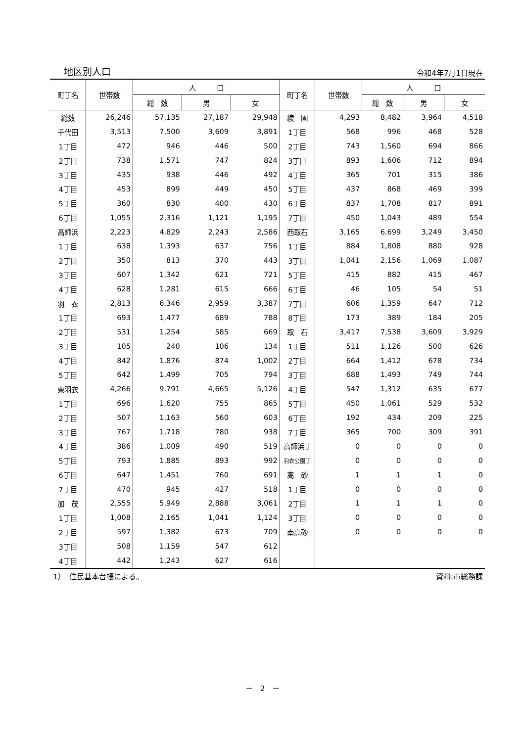地区別人口 令和4年7月1日現在
| 町丁名 | 世帯数 | 人 口 | | | 町丁名 | 世帯数 | 人 口 | | |
| --- | --- | --- | --- | --- | --- | --- | --- | --- | --- |
| | | 総 数 | 男 | 女 | | | 総 数 | 男 | 女 |
| 総数 | 26,246 | 57,135 | 27,187 | 29,948 | 綾 園 | 4,293 | 8,482 | 3,964 | 4,518 |
| 千代田 | 3,513 | 7,500 | 3,609 | 3,891 | 1丁目 | 568 | 996 | 468 | 528 |
| 1丁目 | 472 | 946 | 446 | 500 | 2丁目 | 743 | 1,560 | 694 | 866 |
| 2丁目 | 738 | 1,571 | 747 | 824 | 3丁目 | 893 | 1,606 | 712 | 894 |
| 3丁目 | 435 | 938 | 446 | 492 | 4丁目 | 365 | 701 | 315 | 386 |
| 4丁目 | 453 | 899 | 449 | 450 | 5丁目 | 437 | 868 | 469 | 399 |
| 5丁目 | 360 | 830 | 400 | 430 | 6丁目 | 837 | 1,708 | 817 | 891 |
| 6丁目 | 1,055 | 2,316 | 1,121 | 1,195 | 7丁目 | 450 | 1,043 | 489 | 554 |
| 高師浜 | 2,223 | 4,829 | 2,243 | 2,586 | 西取石 | 3,165 | 6,699 | 3,249 | 3,450 |
| 1丁目 | 638 | 1,393 | 637 | 756 | 1丁目 | 884 | 1,808 | 880 | 928 |
| 2丁目 | 350 | 813 | 370 | 443 | 3丁目 | 1,041 | 2,156 | 1,069 | 1,087 |
| 3丁目 | 607 | 1,342 | 621 | 721 | 5丁目 | 415 | 882 | 415 | 467 |
| 4丁目 | 628 | 1,281 | 615 | 666 | 6丁目 | 46 | 105 | 54 | 51 |
| 羽 衣 | 2,813 | 6,346 | 2,959 | 3,387 | 7丁目 | 606 | 1,359 | 647 | 712 |
| 1丁目 | 693 | 1,477 | 689 | 788 | 8丁目 | 173 | 389 | 184 | 205 |
| 2丁目 | 531 | 1,254 | 585 | 669 | 取 石 | 3,417 | 7,538 | 3,609 | 3,929 |
| 3丁目 | 105 | 240 | 106 | 134 | 1丁目 | 511 | 1,126 | 500 | 626 |
| 4丁目 | 842 | 1,876 | 874 | 1,002 | 2丁目 | 664 | 1,412 | 678 | 734 |
| 5丁目 | 642 | 1,499 | 705 | 794 | 3丁目 | 688 | 1,493 | 749 | 744 |
| 東羽衣 | 4,266 | 9,791 | 4,665 | 5,126 | 4丁目 | 547 | 1,312 | 635 | 677 |
| 1丁目 | 696 | 1,620 | 755 | 865 | 5丁目 | 450 | 1,061 | 529 | 532 |
| 2丁目 | 507 | 1,163 | 560 | 603 | 6丁目 | 192 | 434 | 209 | 225 |
| 3丁目 | 767 | 1,718 | 780 | 938 | 7丁目 | 365 | 700 | 309 | 391 |
| 4丁目 | 386 | 1,009 | 490 | 519 | 高師浜丁 | 0 | 0 | 0 | 0 |
| 5丁目 | 793 | 1,885 | 893 | 992 | 羽衣公園丁 | 0 | 0 | 0 | 0 |
| 6丁目 | 647 | 1,451 | 760 | 691 | 高 砂 | 1 | 1 | 1 | 0 |
| 7丁目 | 470 | 945 | 427 | 518 | 1丁目 | 0 | 0 | 0 | 0 |
| 加 茂 | 2,555 | 5,949 | 2,888 | 3,061 | 2丁目 | 1 | 1 | 1 | 0 |
| 1丁目 | 1,008 | 2,165 | 1,041 | 1,124 | 3丁目 | 0 | 0 | 0 | 0 |
| 2丁目 | 597 | 1,382 | 673 | 709 | 南高砂 | 0 | 0 | 0 | 0 |
| 3丁目 | 508 | 1,159 | 547 | 612 | | | | | |
| 4丁目 | 442 | 1,243 | 627 | 616 | | | | | |
1）　住民基本台帳による。 資料:市総務課
－　2　－